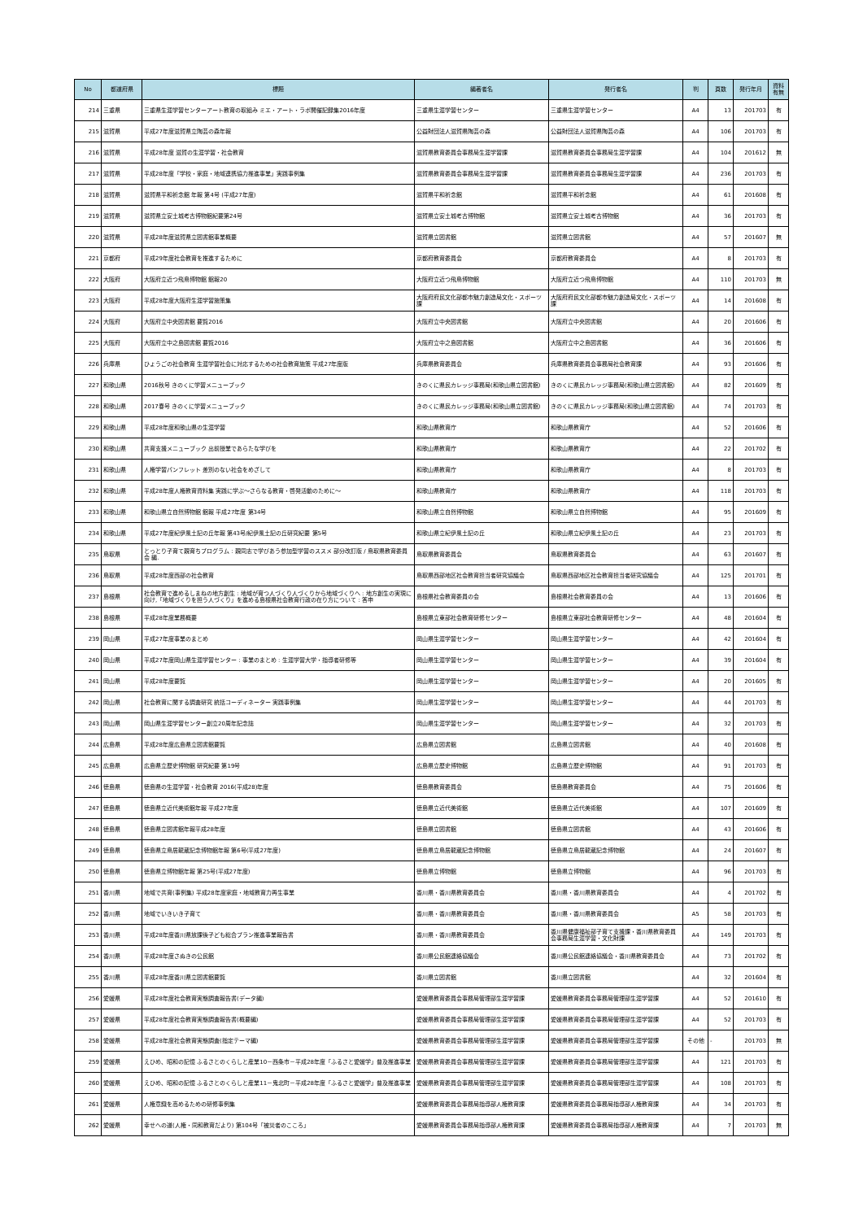| No | 都道府県 | 標題 | 編著者名 | 発行者名 | 判 | 頁数 | 発行年月 | 資料有無 |
| --- | --- | --- | --- | --- | --- | --- | --- | --- |
| 214 | 三重県 | 三重県生涯学習センターアート教育の取組み ミエ・アート・ラボ開催記録集2016年度 | 三重県生涯学習センター | 三重県生涯学習センター | A4 | 13 | 201703 | 有 |
| 215 | 滋賀県 | 平成27年度滋賀県立陶芸の森年報 | 公益財団法人滋賀県陶芸の森 | 公益財団法人滋賀県陶芸の森 | A4 | 106 | 201703 | 有 |
| 216 | 滋賀県 | 平成28年度 滋賀の生涯学習・社会教育 | 滋賀県教育委員会事務局生涯学習課 | 滋賀県教育委員会事務局生涯学習課 | A4 | 104 | 201612 | 無 |
| 217 | 滋賀県 | 平成28年度「学校・家庭・地域連携協力推進事業」実践事例集 | 滋賀県教育委員会事務局生涯学習課 | 滋賀県教育委員会事務局生涯学習課 | A4 | 236 | 201703 | 有 |
| 218 | 滋賀県 | 滋賀県平和祈念館 年報 第4号 (平成27年度) | 滋賀県平和祈念館 | 滋賀県平和祈念館 | A4 | 61 | 201608 | 有 |
| 219 | 滋賀県 | 滋賀県立安土城考古博物館紀要第24号 | 滋賀県立安土城考古博物館 | 滋賀県立安土城考古博物館 | A4 | 36 | 201703 | 有 |
| 220 | 滋賀県 | 平成28年度滋賀県立図書館事業概要 | 滋賀県立図書館 | 滋賀県立図書館 | A4 | 57 | 201607 | 無 |
| 221 | 京都府 | 平成29年度社会教育を推進するために | 京都府教育委員会 | 京都府教育委員会 | A4 | 8 | 201703 | 有 |
| 222 | 大阪府 | 大阪府立近つ飛鳥博物館 館報20 | 大阪府立近つ飛鳥博物館 | 大阪府立近つ飛鳥博物館 | A4 | 110 | 201703 | 無 |
| 223 | 大阪府 | 平成28年度大阪府生涯学習施策集 | 大阪府府民文化部都市魅力創造局文化・スポーツ課 | 大阪府府民文化部都市魅力創造局文化・スポーツ課 | A4 | 14 | 201608 | 有 |
| 224 | 大阪府 | 大阪府立中央図書館 要覧2016 | 大阪府立中央図書館 | 大阪府立中央図書館 | A4 | 20 | 201606 | 有 |
| 225 | 大阪府 | 大阪府立中之島図書館 要覧2016 | 大阪府立中之島図書館 | 大阪府立中之島図書館 | A4 | 36 | 201606 | 有 |
| 226 | 兵庫県 | ひょうごの社会教育 生涯学習社会に対応するための社会教育施策 平成27年度版 | 兵庫県教育委員会 | 兵庫県教育委員会事務局社会教育課 | A4 | 93 | 201606 | 有 |
| 227 | 和歌山県 | 2016秋号 きのくに学習メニューブック | きのくに県民カレッジ事務局(和歌山県立図書館) | きのくに県民カレッジ事務局(和歌山県立図書館) | A4 | 82 | 201609 | 有 |
| 228 | 和歌山県 | 2017春号 きのくに学習メニューブック | きのくに県民カレッジ事務局(和歌山県立図書館) | きのくに県民カレッジ事務局(和歌山県立図書館) | A4 | 74 | 201703 | 有 |
| 229 | 和歌山県 | 平成28年度和歌山県の生涯学習 | 和歌山県教育庁 | 和歌山県教育庁 | A4 | 52 | 201606 | 有 |
| 230 | 和歌山県 | 共育支援メニューブック 出前授業であらたな学びを | 和歌山県教育庁 | 和歌山県教育庁 | A4 | 22 | 201702 | 有 |
| 231 | 和歌山県 | 人権学習パンフレット 差別のない社会をめざして | 和歌山県教育庁 | 和歌山県教育庁 | A4 | 8 | 201703 | 有 |
| 232 | 和歌山県 | 平成28年度人権教育資料集 実践に学ぶ～さらなる教育・啓発活動のために～ | 和歌山県教育庁 | 和歌山県教育庁 | A4 | 118 | 201703 | 有 |
| 233 | 和歌山県 | 和歌山県立自然博物館 館報 平成27年度 第34号 | 和歌山県立自然博物館 | 和歌山県立自然博物館 | A4 | 95 | 201609 | 有 |
| 234 | 和歌山県 | 平成27年度紀伊風土記の丘年報 第43号/紀伊風土記の丘研究紀要 第5号 | 和歌山県立紀伊風土記の丘 | 和歌山県立紀伊風土記の丘 | A4 | 23 | 201703 | 有 |
| 235 | 鳥取県 | とっとり子育て親育ちプログラム : 親同志で学びあう参加型学習のススメ 部分改訂版 / 鳥取県教育委員会 編. | 鳥取県教育委員会 | 鳥取県教育委員会 | A4 | 63 | 201607 | 有 |
| 236 | 鳥取県 | 平成28年度西部の社会教育 | 鳥取県西部地区社会教育担当者研究協議会 | 鳥取県西部地区社会教育担当者研究協議会 | A4 | 125 | 201701 | 有 |
| 237 | 島根県 | 社会教育で進めるしまねの地方創生 : 地域が育つ人づくり人づくりから地域づくりへ : 地方創生の実現に向け,「地域づくりを担う人づくり」を進める島根県社会教育行政の在り方について : 答申 | 島根県社会教育委員の会 | 島根県社会教育委員の会 | A4 | 13 | 201606 | 有 |
| 238 | 島根県 | 平成28年度業務概要 | 島根県立東部社会教育研修センター | 島根県立東部社会教育研修センター | A4 | 48 | 201604 | 有 |
| 239 | 岡山県 | 平成27年度事業のまとめ | 岡山県生涯学習センター | 岡山県生涯学習センター | A4 | 42 | 201604 | 有 |
| 240 | 岡山県 | 平成27年度岡山県生涯学習センター : 事業のまとめ : 生涯学習大学・指導者研修等 | 岡山県生涯学習センター | 岡山県生涯学習センター | A4 | 39 | 201604 | 有 |
| 241 | 岡山県 | 平成28年度要覧 | 岡山県生涯学習センター | 岡山県生涯学習センター | A4 | 20 | 201605 | 有 |
| 242 | 岡山県 | 社会教育に関する調査研究 統括コーディネーター 実践事例集 | 岡山県生涯学習センター | 岡山県生涯学習センター | A4 | 44 | 201703 | 有 |
| 243 | 岡山県 | 岡山県生涯学習センター創立20周年記念誌 | 岡山県生涯学習センター | 岡山県生涯学習センター | A4 | 32 | 201703 | 有 |
| 244 | 広島県 | 平成28年度広島県立図書館要覧 | 広島県立図書館 | 広島県立図書館 | A4 | 40 | 201608 | 有 |
| 245 | 広島県 | 広島県立歴史博物館 研究紀要 第19号 | 広島県立歴史博物館 | 広島県立歴史博物館 | A4 | 91 | 201703 | 有 |
| 246 | 徳島県 | 徳島県の生涯学習・社会教育 2016(平成28)年度 | 徳島県教育委員会 | 徳島県教育委員会 | A4 | 75 | 201606 | 有 |
| 247 | 徳島県 | 徳島県立近代美術館年報 平成27年度 | 徳島県立近代美術館 | 徳島県立近代美術館 | A4 | 107 | 201609 | 有 |
| 248 | 徳島県 | 徳島県立図書館年報平成28年度 | 徳島県立図書館 | 徳島県立図書館 | A4 | 43 | 201606 | 有 |
| 249 | 徳島県 | 徳島県立鳥居龍蔵記念博物館年報 第6号(平成27年度) | 徳島県立鳥居龍蔵記念博物館 | 徳島県立鳥居龍蔵記念博物館 | A4 | 24 | 201607 | 有 |
| 250 | 徳島県 | 徳島県立博物館年報 第25号(平成27年度) | 徳島県立博物館 | 徳島県立博物館 | A4 | 96 | 201703 | 有 |
| 251 | 香川県 | 地域で共育(事例集) 平成28年度家庭・地域教育力再生事業 | 香川県・香川県教育委員会 | 香川県・香川県教育委員会 | A4 | 4 | 201702 | 有 |
| 252 | 香川県 | 地域でいきいき子育て | 香川県・香川県教育委員会 | 香川県・香川県教育委員会 | A5 | 58 | 201703 | 有 |
| 253 | 香川県 | 平成28年度香川県放課後子ども総合プラン推進事業報告書 | 香川県・香川県教育委員会 | 香川県健康福祉部子育て支援課・香川県教育委員会事務局生涯学習・文化財課 | A4 | 149 | 201703 | 有 |
| 254 | 香川県 | 平成28年度さぬきの公民館 | 香川県公民館連絡協議会 | 香川県公民館連絡協議会・香川県教育委員会 | A4 | 73 | 201702 | 有 |
| 255 | 香川県 | 平成28年度香川県立図書館要覧 | 香川県立図書館 | 香川県立図書館 | A4 | 32 | 201604 | 有 |
| 256 | 愛媛県 | 平成28年度社会教育実態調査報告書(データ編) | 愛媛県教育委員会事務局管理部生涯学習課 | 愛媛県教育委員会事務局管理部生涯学習課 | A4 | 52 | 201610 | 有 |
| 257 | 愛媛県 | 平成28年度社会教育実態調査報告書(概要編) | 愛媛県教育委員会事務局管理部生涯学習課 | 愛媛県教育委員会事務局管理部生涯学習課 | A4 | 52 | 201703 | 有 |
| 258 | 愛媛県 | 平成28年度社会教育実態調査(指定テーマ編) | 愛媛県教育委員会事務局管理部生涯学習課 | 愛媛県教育委員会事務局管理部生涯学習課 | その他 | - | 201703 | 無 |
| 259 | 愛媛県 | えひめ、昭和の記憶 ふるさとのくらしと産業10－西条市－平成28年度「ふるさと愛媛学」普及推進事業 | 愛媛県教育委員会事務局管理部生涯学習課 | 愛媛県教育委員会事務局管理部生涯学習課 | A4 | 121 | 201703 | 有 |
| 260 | 愛媛県 | えひめ、昭和の記憶 ふるさとのくらしと産業11－鬼北町－平成28年度「ふるさと愛媛学」普及推進事業 | 愛媛県教育委員会事務局管理部生涯学習課 | 愛媛県教育委員会事務局管理部生涯学習課 | A4 | 108 | 201703 | 有 |
| 261 | 愛媛県 | 人権意識を高めるための研修事例集 | 愛媛県教育委員会事務局指導部人権教育課 | 愛媛県教育委員会事務局指導部人権教育課 | A4 | 34 | 201703 | 有 |
| 262 | 愛媛県 | 幸せへの道(人権・同和教育だより) 第104号「被災者のこころ」 | 愛媛県教育委員会事務局指導部人権教育課 | 愛媛県教育委員会事務局指導部人権教育課 | A4 | 7 | 201703 | 無 |